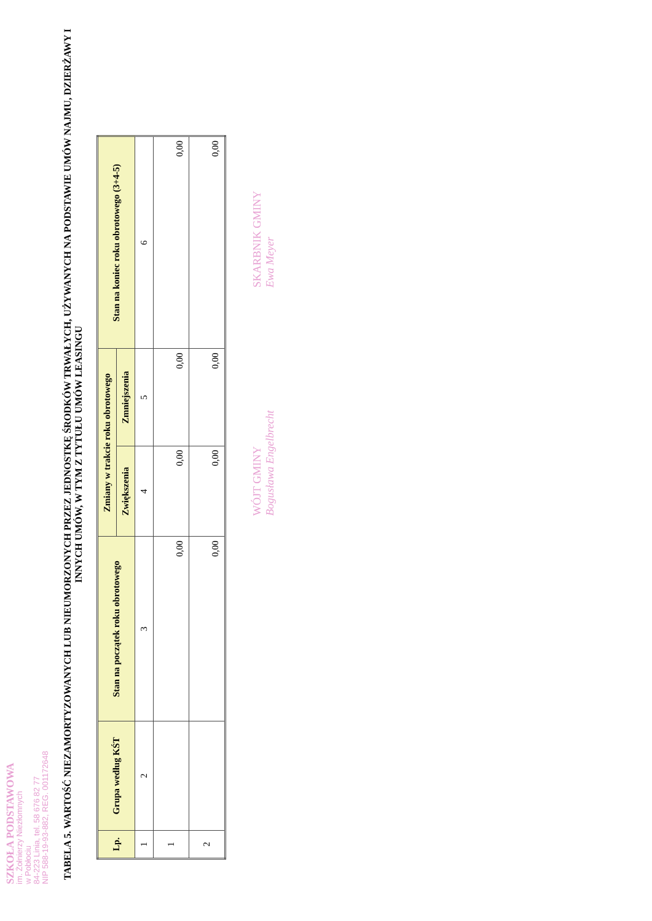SZKOŁA PODSTAWOWA
im. Żołnierzy Niezłomnych
w Pobłociu
84-223 Linia, tel. 58 676 82 77
NIP 588-19-93-882, REG. 001172648
TABELA 5. WARTOŚĆ NIEZAMORTYZOWANYCH LUB NIEUMORZONYCH PRZEZ JEDNOSTKĘ ŚRODKÓW TRWAŁYCH, UŻYWANYCH NA PODSTAWIE UMÓW NAJMU, DZIERŻAWY I INNYCH UMÓW, W TYM Z TYTUŁU UMÓW LEASINGU
| Lp. | Grupa według KŚT | Stan na początek roku obrotowego | Zmiany w trakcie roku obrotowego | | Stan na koniec roku obrotowego (3+4-5) |
| --- | --- | --- | --- | --- | --- |
| | | | Zwiększenia | Zmniejszenia | |
| 1 | 2 | 3 | 4 | 5 | 6 |
| 1 | | 0,00 | 0,00 | 0,00 | 0,00 |
| 2 | | 0,00 | 0,00 | 0,00 | 0,00 |
WÓJT GMINY
Bogusława Engelbrecht
SKARBNIK GMINY
Ewa Meyer